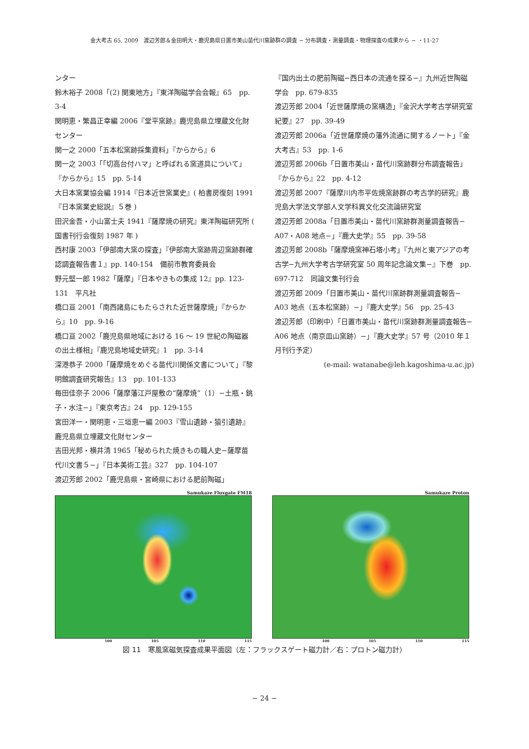金大考古 65, 2009　渡辺芳郎＆金田明大・鹿児島県日置市美山苗代川窯跡群の調査 − 分布調査・測量調査・物理探査の成果から − ・11-27
ンター
鈴木裕子 2008「(2) 関東地方」『東洋陶磁学会会報』65　pp. 3-4
関明恵・繁昌正幸編 2006『堂平窯跡』鹿児島県立埋蔵文化財センター
関一之 2000「五本松窯跡採集資料」『からから』6
関一之 2003「「切高台付ハマ」と呼ばれる窯道具について」『からから』15　pp. 5-14
大日本窯業協会編 1914『日本近世窯業史』( 柏書房復刻 1991『日本窯業史総説』５巻 )
田沢金吾・小山富士夫 1941『薩摩焼の研究』東洋陶磁研究所 ( 国書刊行会復刻 1987 年 )
西村康 2003「伊部南大窯の探査」『伊部南大窯跡周辺窯跡群確認調査報告書１』pp. 140-154　備前市教育委員会
野元堅一郎 1982「薩摩」『日本やきもの集成 12』pp. 123-131　平凡社
橋口亘 2001「南西諸島にもたらされた近世薩摩焼」『からから』10　pp. 9-16
橋口亘 2002「鹿児島県地域における 16 〜 19 世紀の陶磁器の出土様相」『鹿児島地域史研究』1　pp. 3-14
深港恭子 2000「薩摩焼をめぐる苗代川関係文書について」『黎明館調査研究報告』13　pp. 101-133
毎田佳奈子 2006「薩摩藩江戸屋敷の“薩摩焼”（1）−土瓶・銚子・水注−」『東京考古』24　pp. 129-155
宮田洋一・関明恵・三垣恵一編 2003『雪山遺跡・猿引遺跡』鹿児島県立埋蔵文化財センター
吉田光邦・横井清 1965「秘められた焼きもの職人史−薩摩苗代川文書５−」『日本美術工芸』327　pp. 104-107
渡辺芳郎 2002「鹿児島県・宮崎県における肥前陶磁」
『国内出土の肥前陶磁−西日本の流通を探る−』九州近世陶磁学会　pp. 679-835
渡辺芳郎 2004「近世薩摩焼の窯構造」『金沢大学考古学研究室紀要』27　pp. 39-49
渡辺芳郎 2006a「近世薩摩焼の藩外流通に関するノート」『金大考古』53　pp. 1-6
渡辺芳郎 2006b「日置市美山・苗代川窯跡群分布調査報告」『からから』22　pp. 4-12
渡辺芳郎 2007『薩摩川内市平佐焼窯跡群の考古学的研究』鹿児島大学法文学部人文学科異文化交流論研究室
渡辺芳郎 2008a「日置市美山・苗代川窯跡群測量調査報告− A07・A08 地点−」『鹿大史学』55　pp. 39-58
渡辺芳郎 2008b「薩摩焼窯神石塔小考」『九州と東アジアの考古学−九州大学考古学研究室 50 周年記念論文集−』下巻　pp. 697-712　同論文集刊行会
渡辺芳郎 2009「日置市美山・苗代川窯跡群測量調査報告− A03 地点（五本松窯跡）−」『鹿大史学』56　pp. 25-43
渡辺芳郎（印刷中）「日置市美山・苗代川窯跡群測量調査報告− A06 地点（南京皿山窯跡）−」『鹿大史学』57 号（2010 年１月刊行予定）
(e-mail: watanabe@leh.kagoshima-u.ac.jp)
Samukaze Fluxgate FM18
100 105 110 115
Samukaze Proton
100 105 110 115
図 11　寒風窯磁気探査成果平面図（左：フラックスゲート磁力計／右：プロトン磁力計）
− 24 −